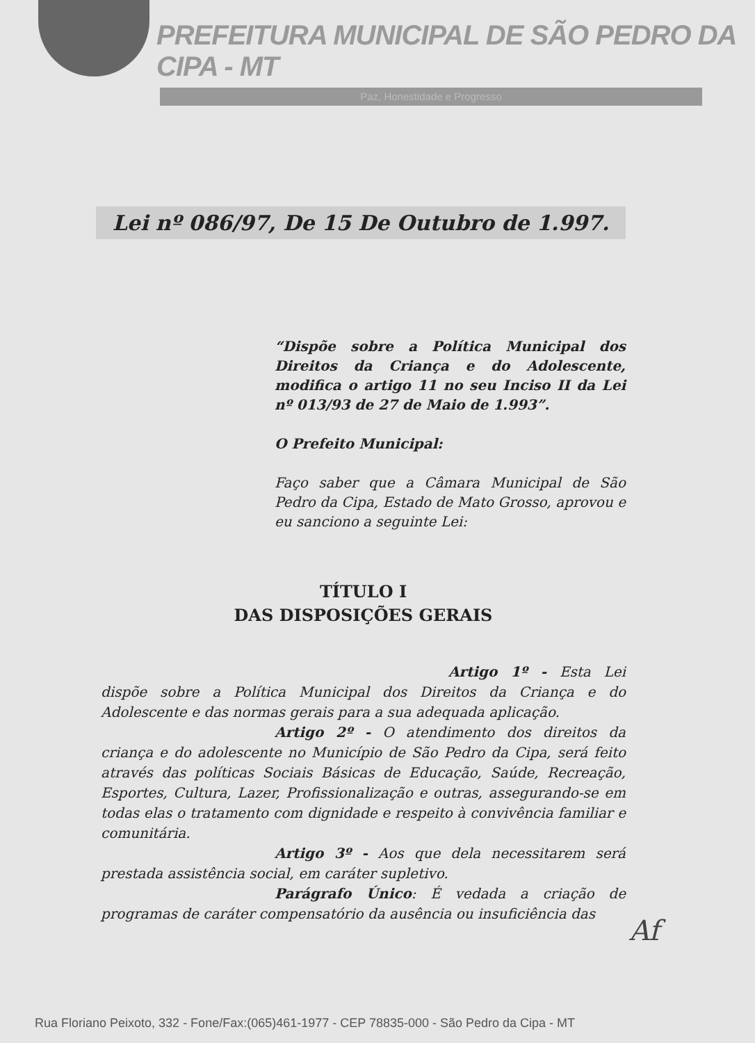PREFEITURA MUNICIPAL DE SÃO PEDRO DA CIPA - MT
Paz, Honestidade e Progresso
Lei nº 086/97, De 15 De Outubro de 1.997.
“Dispõe sobre a Política Municipal dos Direitos da Criança e do Adolescente, modifica o artigo 11 no seu Inciso II da Lei nº 013/93 de 27 de Maio de 1.993”.
O Prefeito Municipal:
Faço saber que a Câmara Municipal de São Pedro da Cipa, Estado de Mato Grosso, aprovou e eu sanciono a seguinte Lei:
TÍTULO I
DAS DISPOSIÇÕES GERAIS
Artigo 1º - Esta Lei dispõe sobre a Política Municipal dos Direitos da Criança e do Adolescente e das normas gerais para a sua adequada aplicação.
Artigo 2º - O atendimento dos direitos da criança e do adolescente no Município de São Pedro da Cipa, será feito através das políticas Sociais Básicas de Educação, Saúde, Recreação, Esportes, Cultura, Lazer, Profissionalização e outras, assegurando-se em todas elas o tratamento com dignidade e respeito à convivência familiar e comunitária.
Artigo 3º - Aos que dela necessitarem será prestada assistência social, em caráter supletivo.
Parágrafo Único: É vedada a criação de programas de caráter compensatório da ausência ou insuficiência das
Af
Rua Floriano Peixoto, 332 - Fone/Fax:(065)461-1977 - CEP 78835-000 - São Pedro da Cipa - MT